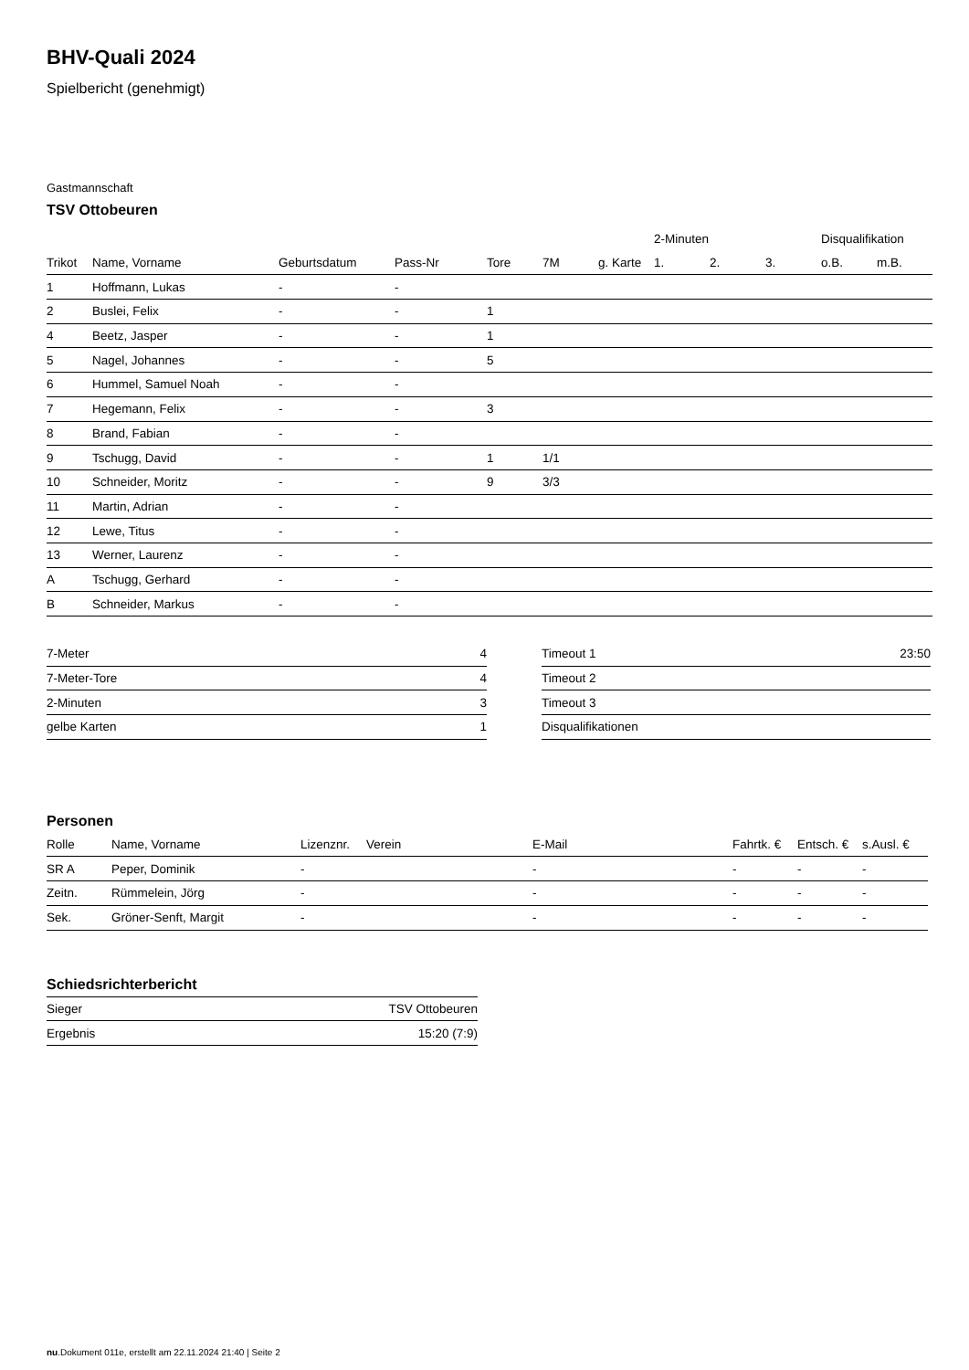BHV-Quali 2024
Spielbericht (genehmigt)
Gastmannschaft
TSV Ottobeuren
| | | | | | | | 2-Minuten | | | Disqualifikation | |
| --- | --- | --- | --- | --- | --- | --- | --- | --- | --- | --- | --- |
| Trikot | Name, Vorname | Geburtsdatum | Pass-Nr | Tore | 7M | g. Karte | 1. | 2. | 3. | o.B. | m.B. |
| 1 | Hoffmann, Lukas | - | - | | | | | | | | |
| 2 | Buslei, Felix | - | - | 1 | | | | | | | |
| 4 | Beetz, Jasper | - | - | 1 | | | | | | | |
| 5 | Nagel, Johannes | - | - | 5 | | | | | | | |
| 6 | Hummel, Samuel Noah | - | - | | | | | | | | |
| 7 | Hegemann, Felix | - | - | 3 | | | | | | | |
| 8 | Brand, Fabian | - | - | | | | | | | | |
| 9 | Tschugg, David | - | - | 1 | 1/1 | | | | | | |
| 10 | Schneider, Moritz | - | - | 9 | 3/3 | | | | | | |
| 11 | Martin, Adrian | - | - | | | | | | | | |
| 12 | Lewe, Titus | - | - | | | | | | | | |
| 13 | Werner, Laurenz | - | - | | | | | | | | |
| A | Tschugg, Gerhard | - | - | | | | | | | | |
| B | Schneider, Markus | - | - | | | | | | | | |
| 7-Meter | 4 |
| 7-Meter-Tore | 4 |
| 2-Minuten | 3 |
| gelbe Karten | 1 |
| Timeout 1 | 23:50 |
| Timeout 2 | |
| Timeout 3 | |
| Disqualifikationen | |
Personen
| Rolle | Name, Vorname | Lizenznr. | Verein | E-Mail | Fahrtk. € | Entsch. € | s.Ausl. € |
| --- | --- | --- | --- | --- | --- | --- | --- |
| SR A | Peper, Dominik | - | | - | - | - | - |
| Zeitn. | Rümmelein, Jörg | - | | - | - | - | - |
| Sek. | Gröner-Senft, Margit | - | | - | - | - | - |
Schiedsrichterbericht
| Sieger | TSV Ottobeuren |
| Ergebnis | 15:20 (7:9) |
nu.Dokument 011e, erstellt am 22.11.2024 21:40 | Seite 2